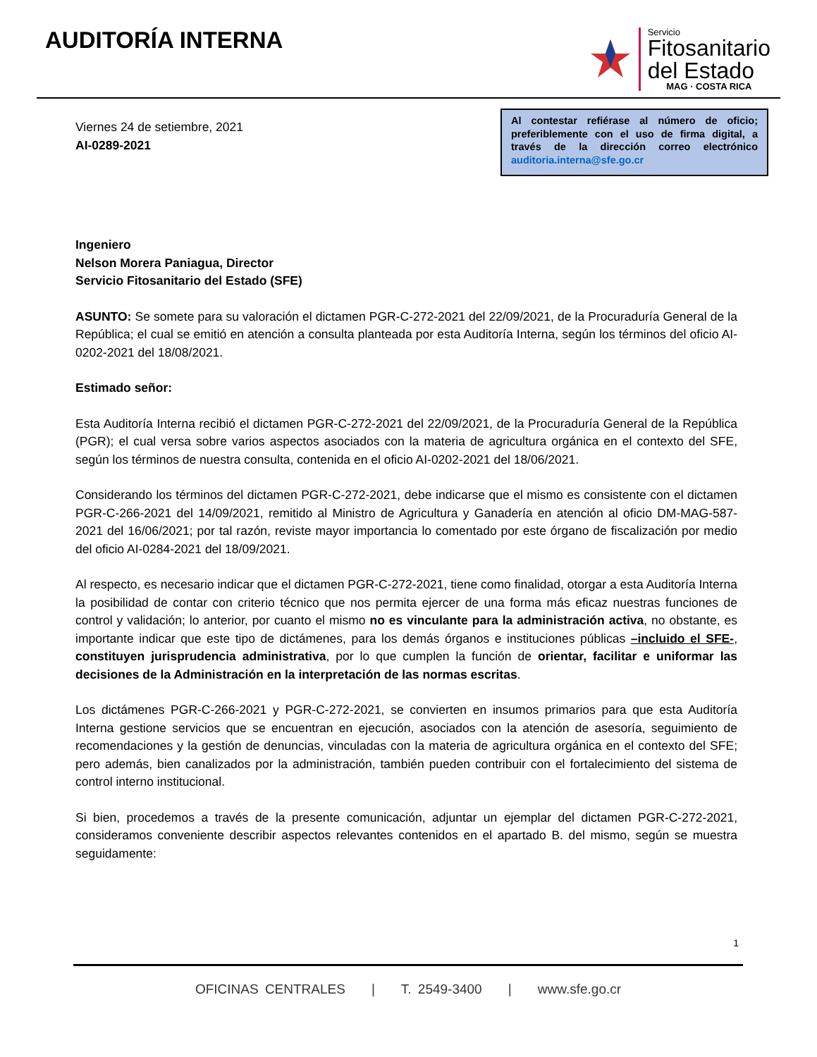AUDITORÍA INTERNA
Servicio
Fitosanitario
del Estado
MAG · COSTA RICA
Viernes 24 de setiembre, 2021
AI-0289-2021
Al contestar refiérase al número de oficio; preferiblemente con el uso de firma digital, a través de la dirección correo electrónico auditoria.interna@sfe.go.cr
Ingeniero
Nelson Morera Paniagua, Director
Servicio Fitosanitario del Estado (SFE)
ASUNTO: Se somete para su valoración el dictamen PGR-C-272-2021 del 22/09/2021, de la Procuraduría General de la República; el cual se emitió en atención a consulta planteada por esta Auditoría Interna, según los términos del oficio AI-0202-2021 del 18/08/2021.
Estimado señor:
Esta Auditoría Interna recibió el dictamen PGR-C-272-2021 del 22/09/2021, de la Procuraduría General de la República (PGR); el cual versa sobre varios aspectos asociados con la materia de agricultura orgánica en el contexto del SFE, según los términos de nuestra consulta, contenida en el oficio AI-0202-2021 del 18/06/2021.
Considerando los términos del dictamen PGR-C-272-2021, debe indicarse que el mismo es consistente con el dictamen PGR-C-266-2021 del 14/09/2021, remitido al Ministro de Agricultura y Ganadería en atención al oficio DM-MAG-587-2021 del 16/06/2021; por tal razón, reviste mayor importancia lo comentado por este órgano de fiscalización por medio del oficio AI-0284-2021 del 18/09/2021.
Al respecto, es necesario indicar que el dictamen PGR-C-272-2021, tiene como finalidad, otorgar a esta Auditoría Interna la posibilidad de contar con criterio técnico que nos permita ejercer de una forma más eficaz nuestras funciones de control y validación; lo anterior, por cuanto el mismo no es vinculante para la administración activa, no obstante, es importante indicar que este tipo de dictámenes, para los demás órganos e instituciones públicas –incluido el SFE-, constituyen jurisprudencia administrativa, por lo que cumplen la función de orientar, facilitar e uniformar las decisiones de la Administración en la interpretación de las normas escritas.
Los dictámenes PGR-C-266-2021 y PGR-C-272-2021, se convierten en insumos primarios para que esta Auditoría Interna gestione servicios que se encuentran en ejecución, asociados con la atención de asesoría, seguimiento de recomendaciones y la gestión de denuncias, vinculadas con la materia de agricultura orgánica en el contexto del SFE; pero además, bien canalizados por la administración, también pueden contribuir con el fortalecimiento del sistema de control interno institucional.
Si bien, procedemos a través de la presente comunicación, adjuntar un ejemplar del dictamen PGR-C-272-2021, consideramos conveniente describir aspectos relevantes contenidos en el apartado B. del mismo, según se muestra seguidamente:
1
OFICINAS CENTRALES | T. 2549-3400 | www.sfe.go.cr